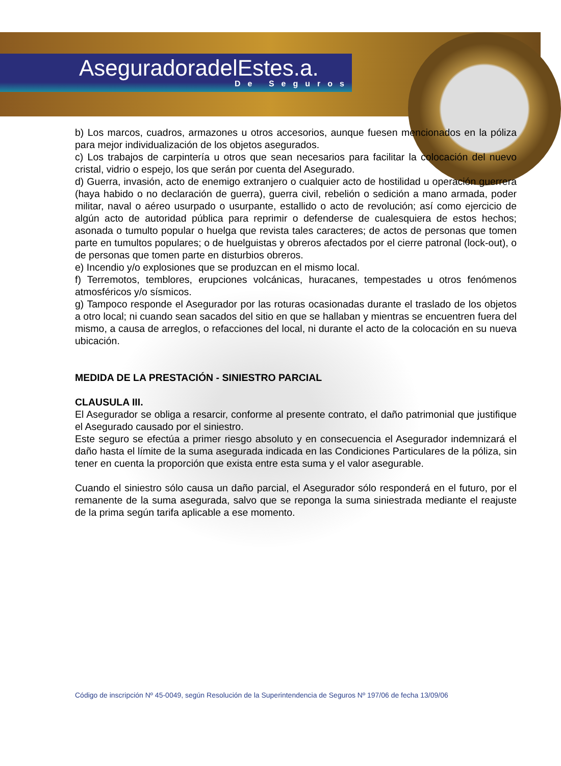AseguradoradelEstes.a.
De Seguros
b) Los marcos, cuadros, armazones u otros accesorios, aunque fuesen mencionados en la póliza para mejor individualización de los objetos asegurados.
c) Los trabajos de carpintería u otros que sean necesarios para facilitar la colocación del nuevo cristal, vidrio o espejo, los que serán por cuenta del Asegurado.
d) Guerra, invasión, acto de enemigo extranjero o cualquier acto de hostilidad u operación guerrera (haya habido o no declaración de guerra), guerra civil, rebelión o sedición a mano armada, poder militar, naval o aéreo usurpado o usurpante, estallido o acto de revolución; así como ejercicio de algún acto de autoridad pública para reprimir o defenderse de cualesquiera de estos hechos; asonada o tumulto popular o huelga que revista tales caracteres; de actos de personas que tomen parte en tumultos populares; o de huelguistas y obreros afectados por el cierre patronal (lock-out), o de personas que tomen parte en disturbios obreros.
e) Incendio y/o explosiones que se produzcan en el mismo local.
f) Terremotos, temblores, erupciones volcánicas, huracanes, tempestades u otros fenómenos atmosféricos y/o sísmicos.
g) Tampoco responde el Asegurador por las roturas ocasionadas durante el traslado de los objetos a otro local; ni cuando sean sacados del sitio en que se hallaban y mientras se encuentren fuera del mismo, a causa de arreglos, o refacciones del local, ni durante el acto de la colocación en su nueva ubicación.
MEDIDA DE LA PRESTACIÓN - SINIESTRO PARCIAL
CLAUSULA III.
El Asegurador se obliga a resarcir, conforme al presente contrato, el daño patrimonial que justifique el Asegurado causado por el siniestro.
Este seguro se efectúa a primer riesgo absoluto y en consecuencia el Asegurador indemnizará el daño hasta el límite de la suma asegurada indicada en las Condiciones Particulares de la póliza, sin tener en cuenta la proporción que exista entre esta suma y el valor asegurable.
Cuando el siniestro sólo causa un daño parcial, el Asegurador sólo responderá en el futuro, por el remanente de la suma asegurada, salvo que se reponga la suma siniestrada mediante el reajuste de la prima según tarifa aplicable a ese momento.
Código de inscripción Nº 45-0049, según Resolución de la Superintendencia de Seguros Nº 197/06 de fecha 13/09/06